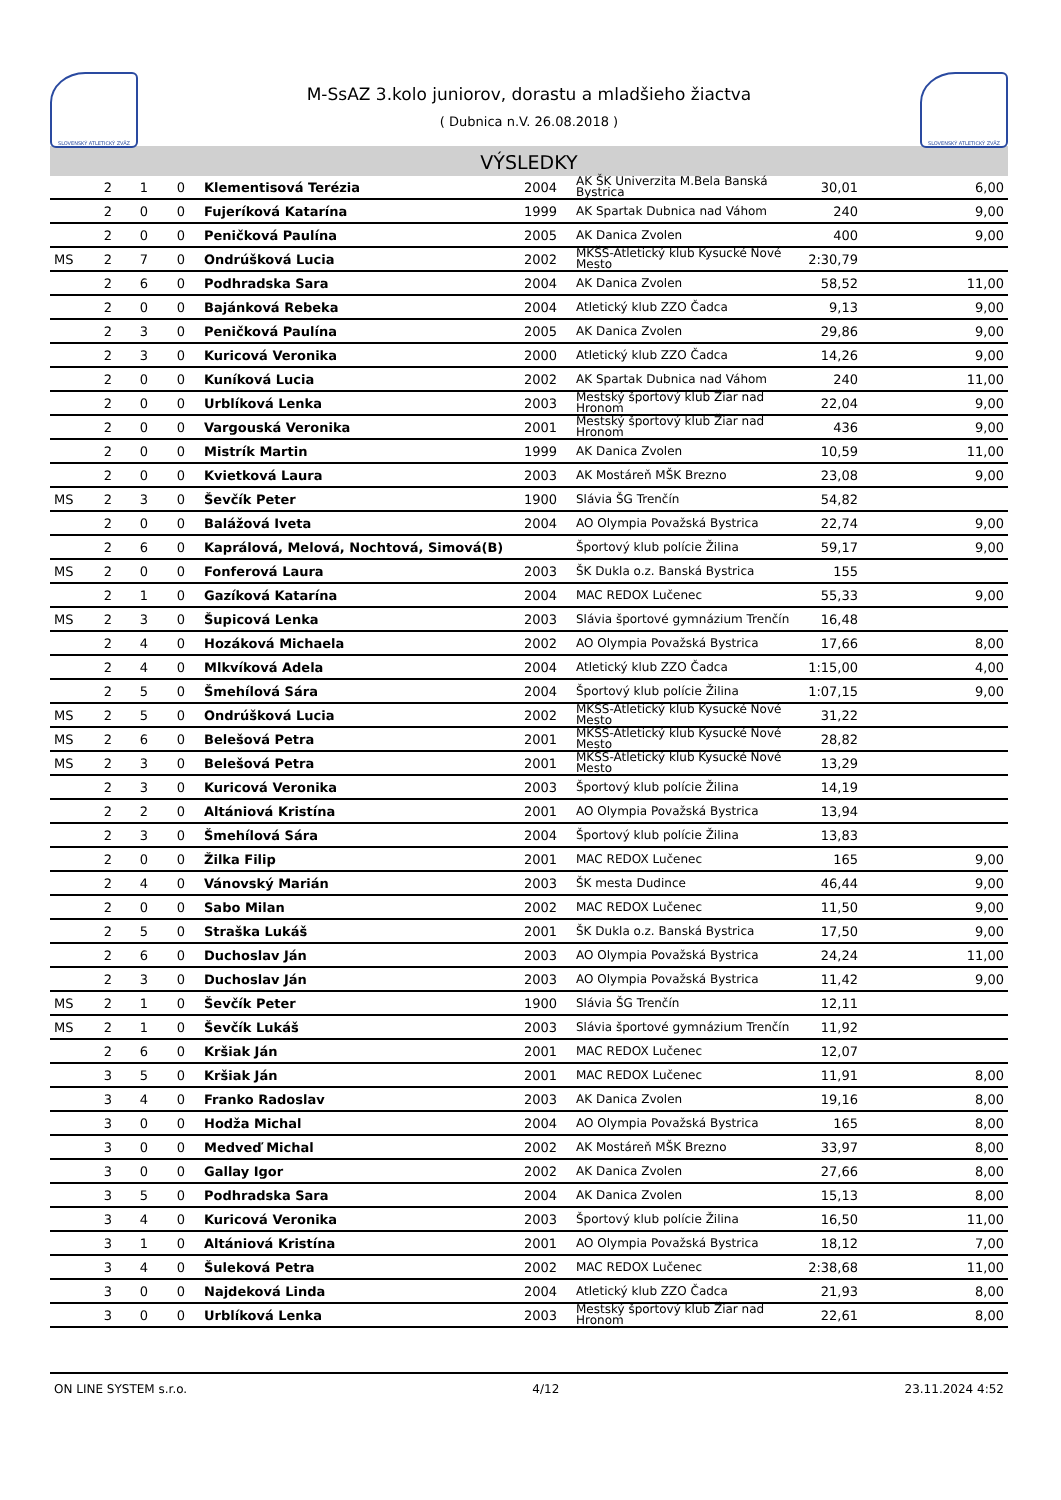SLOVENSKÝ ATLETICKÝ ZVÄZ
M-SsAZ 3.kolo juniorov, dorastu a mladšieho žiactva
( Dubnica n.V. 26.08.2018 )
SLOVENSKÝ ATLETICKÝ ZVÄZ
VÝSLEDKY
| | 2 | 1 | 0 | Klementisová Terézia | 2004 | AK ŠK Univerzita M.Bela Banská Bystrica | 30,01 | 6,00 |
| | 2 | 0 | 0 | Fujeríková Katarína | 1999 | AK Spartak Dubnica nad Váhom | 240 | 9,00 |
| | 2 | 0 | 0 | Peničková Paulína | 2005 | AK Danica Zvolen | 400 | 9,00 |
| MS | 2 | 7 | 0 | Ondrúšková Lucia | 2002 | MKŠS-Atletický klub Kysucké Nové Mesto | 2:30,79 | |
| | 2 | 6 | 0 | Podhradska Sara | 2004 | AK Danica Zvolen | 58,52 | 11,00 |
| | 2 | 0 | 0 | Bajánková Rebeka | 2004 | Atletický klub ZZO Čadca | 9,13 | 9,00 |
| | 2 | 3 | 0 | Peničková Paulína | 2005 | AK Danica Zvolen | 29,86 | 9,00 |
| | 2 | 3 | 0 | Kuricová Veronika | 2000 | Atletický klub ZZO Čadca | 14,26 | 9,00 |
| | 2 | 0 | 0 | Kuníková Lucia | 2002 | AK Spartak Dubnica nad Váhom | 240 | 11,00 |
| | 2 | 0 | 0 | Urblíková Lenka | 2003 | Mestský športový klub Žiar nad Hronom | 22,04 | 9,00 |
| | 2 | 0 | 0 | Vargouská Veronika | 2001 | Mestský športový klub Žiar nad Hronom | 436 | 9,00 |
| | 2 | 0 | 0 | Mistrík Martin | 1999 | AK Danica Zvolen | 10,59 | 11,00 |
| | 2 | 0 | 0 | Kvietková Laura | 2003 | AK Mostáreň MŠK Brezno | 23,08 | 9,00 |
| MS | 2 | 3 | 0 | Ševčík Peter | 1900 | Slávia ŠG Trenčín | 54,82 | |
| | 2 | 0 | 0 | Balážová Iveta | 2004 | AO Olympia Považská Bystrica | 22,74 | 9,00 |
| | 2 | 6 | 0 | Kaprálová, Melová, Nochtová, Simová(B) | | Športový klub polície Žilina | 59,17 | 9,00 |
| MS | 2 | 0 | 0 | Fonferová Laura | 2003 | ŠK Dukla o.z. Banská Bystrica | 155 | |
| | 2 | 1 | 0 | Gazíková Katarína | 2004 | MAC REDOX Lučenec | 55,33 | 9,00 |
| MS | 2 | 3 | 0 | Šupicová Lenka | 2003 | Slávia športové gymnázium Trenčín | 16,48 | |
| | 2 | 4 | 0 | Hozáková Michaela | 2002 | AO Olympia Považská Bystrica | 17,66 | 8,00 |
| | 2 | 4 | 0 | Mlkvíková Adela | 2004 | Atletický klub ZZO Čadca | 1:15,00 | 4,00 |
| | 2 | 5 | 0 | Šmehílová Sára | 2004 | Športový klub polície Žilina | 1:07,15 | 9,00 |
| MS | 2 | 5 | 0 | Ondrúšková Lucia | 2002 | MKŠS-Atletický klub Kysucké Nové Mesto | 31,22 | |
| MS | 2 | 6 | 0 | Belešová Petra | 2001 | MKŠS-Atletický klub Kysucké Nové Mesto | 28,82 | |
| MS | 2 | 3 | 0 | Belešová Petra | 2001 | MKŠS-Atletický klub Kysucké Nové Mesto | 13,29 | |
| | 2 | 3 | 0 | Kuricová Veronika | 2003 | Športový klub polície Žilina | 14,19 | |
| | 2 | 2 | 0 | Altániová Kristína | 2001 | AO Olympia Považská Bystrica | 13,94 | |
| | 2 | 3 | 0 | Šmehílová Sára | 2004 | Športový klub polície Žilina | 13,83 | |
| | 2 | 0 | 0 | Žilka Filip | 2001 | MAC REDOX Lučenec | 165 | 9,00 |
| | 2 | 4 | 0 | Vánovský Marián | 2003 | ŠK mesta Dudince | 46,44 | 9,00 |
| | 2 | 0 | 0 | Sabo Milan | 2002 | MAC REDOX Lučenec | 11,50 | 9,00 |
| | 2 | 5 | 0 | Straška Lukáš | 2001 | ŠK Dukla o.z. Banská Bystrica | 17,50 | 9,00 |
| | 2 | 6 | 0 | Duchoslav Ján | 2003 | AO Olympia Považská Bystrica | 24,24 | 11,00 |
| | 2 | 3 | 0 | Duchoslav Ján | 2003 | AO Olympia Považská Bystrica | 11,42 | 9,00 |
| MS | 2 | 1 | 0 | Ševčík Peter | 1900 | Slávia ŠG Trenčín | 12,11 | |
| MS | 2 | 1 | 0 | Ševčík Lukáš | 2003 | Slávia športové gymnázium Trenčín | 11,92 | |
| | 2 | 6 | 0 | Kršiak Ján | 2001 | MAC REDOX Lučenec | 12,07 | |
| | 3 | 5 | 0 | Kršiak Ján | 2001 | MAC REDOX Lučenec | 11,91 | 8,00 |
| | 3 | 4 | 0 | Franko Radoslav | 2003 | AK Danica Zvolen | 19,16 | 8,00 |
| | 3 | 0 | 0 | Hodža Michal | 2004 | AO Olympia Považská Bystrica | 165 | 8,00 |
| | 3 | 0 | 0 | Medveď Michal | 2002 | AK Mostáreň MŠK Brezno | 33,97 | 8,00 |
| | 3 | 0 | 0 | Gallay Igor | 2002 | AK Danica Zvolen | 27,66 | 8,00 |
| | 3 | 5 | 0 | Podhradska Sara | 2004 | AK Danica Zvolen | 15,13 | 8,00 |
| | 3 | 4 | 0 | Kuricová Veronika | 2003 | Športový klub polície Žilina | 16,50 | 11,00 |
| | 3 | 1 | 0 | Altániová Kristína | 2001 | AO Olympia Považská Bystrica | 18,12 | 7,00 |
| | 3 | 4 | 0 | Šuleková Petra | 2002 | MAC REDOX Lučenec | 2:38,68 | 11,00 |
| | 3 | 0 | 0 | Najdeková Linda | 2004 | Atletický klub ZZO Čadca | 21,93 | 8,00 |
| | 3 | 0 | 0 | Urblíková Lenka | 2003 | Mestský športový klub Žiar nad Hronom | 22,61 | 8,00 |
ON LINE SYSTEM s.r.o. 4/12 23.11.2024 4:52